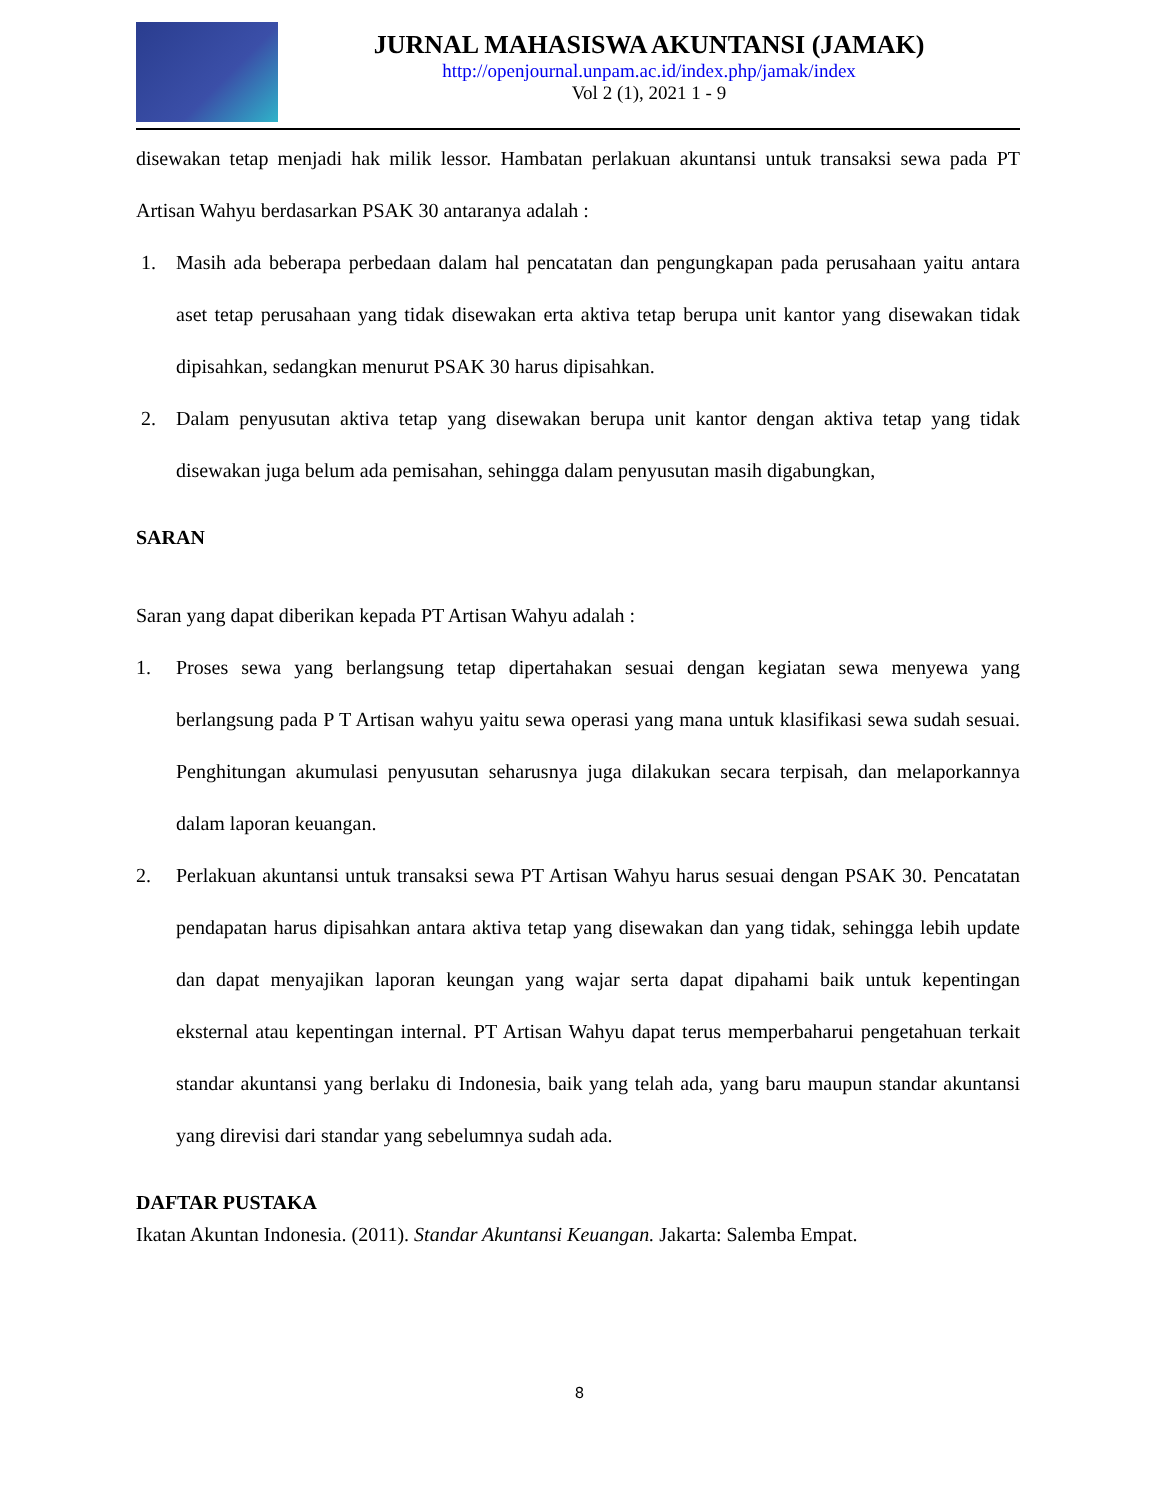JURNAL MAHASISWA AKUNTANSI (JAMAK)
http://openjournal.unpam.ac.id/index.php/jamak/index
Vol 2 (1), 2021 1 - 9
disewakan tetap menjadi hak milik lessor. Hambatan perlakuan akuntansi untuk transaksi sewa pada PT Artisan Wahyu berdasarkan PSAK 30 antaranya adalah :
1. Masih ada beberapa perbedaan dalam hal pencatatan dan pengungkapan pada perusahaan yaitu antara aset tetap perusahaan yang tidak disewakan erta aktiva tetap berupa unit kantor yang disewakan tidak dipisahkan, sedangkan menurut PSAK 30 harus dipisahkan.
2. Dalam penyusutan aktiva tetap yang disewakan berupa unit kantor dengan aktiva tetap yang tidak disewakan juga belum ada pemisahan, sehingga dalam penyusutan masih digabungkan,
SARAN
Saran yang dapat diberikan kepada PT Artisan Wahyu adalah :
1. Proses sewa yang berlangsung tetap dipertahakan sesuai dengan kegiatan sewa menyewa yang berlangsung pada P T Artisan wahyu yaitu sewa operasi yang mana untuk klasifikasi sewa sudah sesuai. Penghitungan akumulasi penyusutan seharusnya juga dilakukan secara terpisah, dan melaporkannya dalam laporan keuangan.
2. Perlakuan akuntansi untuk transaksi sewa PT Artisan Wahyu harus sesuai dengan PSAK 30. Pencatatan pendapatan harus dipisahkan antara aktiva tetap yang disewakan dan yang tidak, sehingga lebih update dan dapat menyajikan laporan keungan yang wajar serta dapat dipahami baik untuk kepentingan eksternal atau kepentingan internal. PT Artisan Wahyu dapat terus memperbaharui pengetahuan terkait standar akuntansi yang berlaku di Indonesia, baik yang telah ada, yang baru maupun standar akuntansi yang direvisi dari standar yang sebelumnya sudah ada.
DAFTAR PUSTAKA
Ikatan Akuntan Indonesia. (2011). Standar Akuntansi Keuangan. Jakarta: Salemba Empat.
8